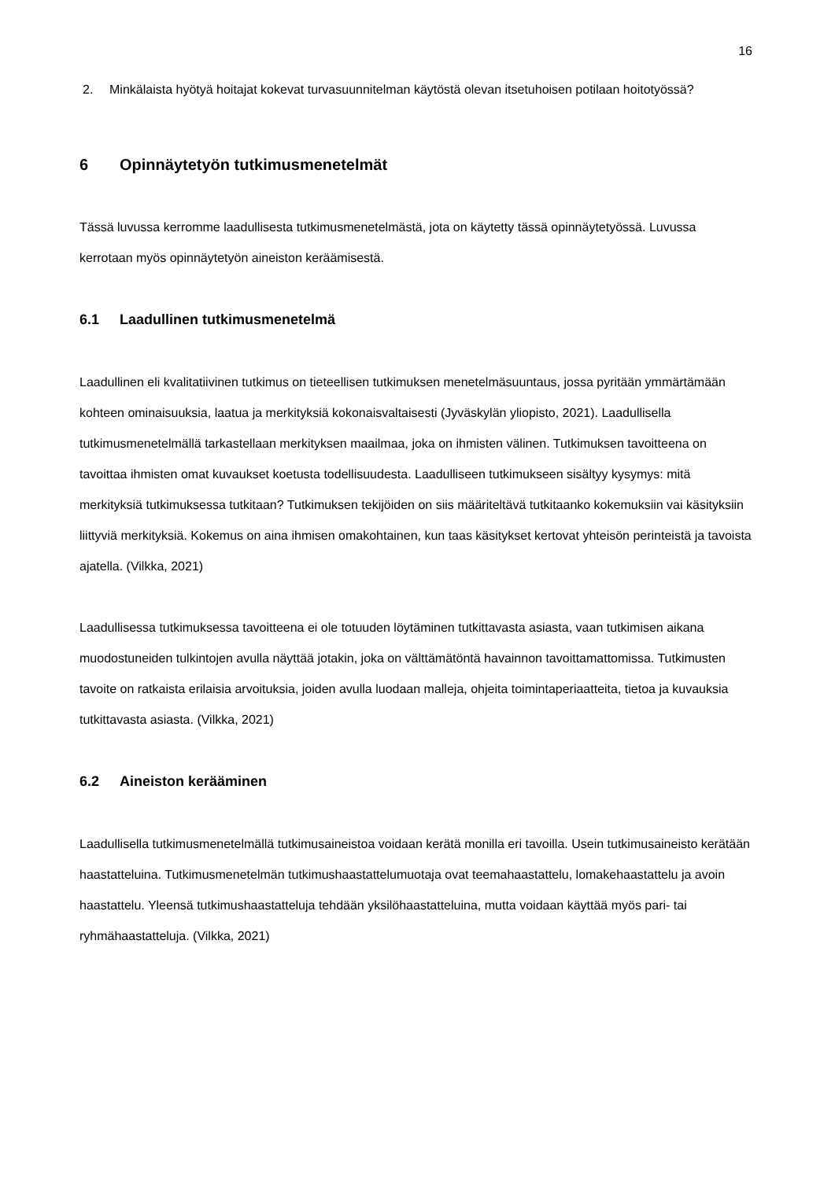16
2. Minkälaista hyötyä hoitajat kokevat turvasuunnitelman käytöstä olevan itsetuhoisen potilaan hoitotyössä?
6 Opinnäytetyön tutkimusmenetelmät
Tässä luvussa kerromme laadullisesta tutkimusmenetelmästä, jota on käytetty tässä opinnäytetyössä. Luvussa kerrotaan myös opinnäytetyön aineiston keräämisestä.
6.1 Laadullinen tutkimusmenetelmä
Laadullinen eli kvalitatiivinen tutkimus on tieteellisen tutkimuksen menetelmäsuuntaus, jossa pyritään ymmärtämään kohteen ominaisuuksia, laatua ja merkityksiä kokonaisvaltaisesti (Jyväskylän yliopisto, 2021). Laadullisella tutkimusmenetelmällä tarkastellaan merkityksen maailmaa, joka on ihmisten välinen. Tutkimuksen tavoitteena on tavoittaa ihmisten omat kuvaukset koetusta todellisuudesta. Laadulliseen tutkimukseen sisältyy kysymys: mitä merkityksiä tutkimuksessa tutkitaan? Tutkimuksen tekijöiden on siis määriteltävä tutkitaanko kokemuksiin vai käsityksiin liittyviä merkityksiä. Kokemus on aina ihmisen omakohtainen, kun taas käsitykset kertovat yhteisön perinteistä ja tavoista ajatella. (Vilkka, 2021)
Laadullisessa tutkimuksessa tavoitteena ei ole totuuden löytäminen tutkittavasta asiasta, vaan tutkimisen aikana muodostuneiden tulkintojen avulla näyttää jotakin, joka on välttämätöntä havainnon tavoittamattomissa. Tutkimusten tavoite on ratkaista erilaisia arvoituksia, joiden avulla luodaan malleja, ohjeita toimintaperiaatteita, tietoa ja kuvauksia tutkittavasta asiasta. (Vilkka, 2021)
6.2 Aineiston kerääminen
Laadullisella tutkimusmenetelmällä tutkimusaineistoa voidaan kerätä monilla eri tavoilla. Usein tutkimusaineisto kerätään haastatteluina. Tutkimusmenetelmän tutkimushaastattelumuotaja ovat teemahaastattelu, lomakehaastattelu ja avoin haastattelu. Yleensä tutkimushaastatteluja tehdään yksilöhaastatteluina, mutta voidaan käyttää myös pari- tai ryhmähaastatteluja. (Vilkka, 2021)